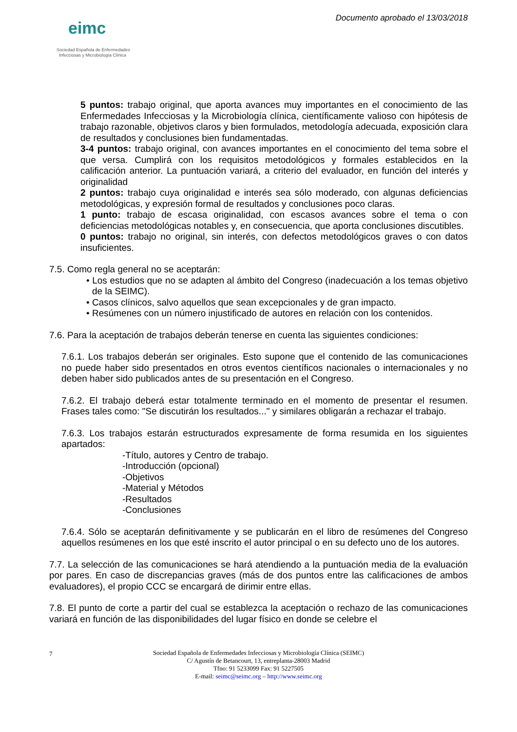eimc
Sociedad Española de Enfermedades
Infecciosas y Microbiología Clínica
Documento aprobado el 13/03/2018
5 puntos: trabajo original, que aporta avances muy importantes en el conocimiento de las Enfermedades Infecciosas y la Microbiología clínica, científicamente valioso con hipótesis de trabajo razonable, objetivos claros y bien formulados, metodología adecuada, exposición clara de resultados y conclusiones bien fundamentadas.
3-4 puntos: trabajo original, con avances importantes en el conocimiento del tema sobre el que versa. Cumplirá con los requisitos metodológicos y formales establecidos en la calificación anterior. La puntuación variará, a criterio del evaluador, en función del interés y originalidad
2 puntos: trabajo cuya originalidad e interés sea sólo moderado, con algunas deficiencias metodológicas, y expresión formal de resultados y conclusiones poco claras.
1 punto: trabajo de escasa originalidad, con escasos avances sobre el tema o con deficiencias metodológicas notables y, en consecuencia, que aporta conclusiones discutibles.
0 puntos: trabajo no original, sin interés, con defectos metodológicos graves o con datos insuficientes.
7.5. Como regla general no se aceptarán:
• Los estudios que no se adapten al ámbito del Congreso (inadecuación a los temas objetivo de la SEIMC).
• Casos clínicos, salvo aquellos que sean excepcionales y de gran impacto.
• Resúmenes con un número injustificado de autores en relación con los contenidos.
7.6. Para la aceptación de trabajos deberán tenerse en cuenta las siguientes condiciones:
7.6.1. Los trabajos deberán ser originales. Esto supone que el contenido de las comunicaciones no puede haber sido presentados en otros eventos científicos nacionales o internacionales y no deben haber sido publicados antes de su presentación en el Congreso.
7.6.2. El trabajo deberá estar totalmente terminado en el momento de presentar el resumen. Frases tales como: "Se discutirán los resultados..." y similares obligarán a rechazar el trabajo.
7.6.3. Los trabajos estarán estructurados expresamente de forma resumida en los siguientes apartados:
-Título, autores y Centro de trabajo.
-Introducción (opcional)
-Objetivos
-Material y Métodos
-Resultados
-Conclusiones
7.6.4. Sólo se aceptarán definitivamente y se publicarán en el libro de resúmenes del Congreso aquellos resúmenes en los que esté inscrito el autor principal o en su defecto uno de los autores.
7.7. La selección de las comunicaciones se hará atendiendo a la puntuación media de la evaluación por pares. En caso de discrepancias graves (más de dos puntos entre las calificaciones de ambos evaluadores), el propio CCC se encargará de dirimir entre ellas.
7.8. El punto de corte a partir del cual se establezca la aceptación o rechazo de las comunicaciones variará en función de las disponibilidades del lugar físico en donde se celebre el
7
Sociedad Española de Enfermedades Infecciosas y Microbiología Clínica (SEIMC)
C/ Agustín de Betancourt, 13, entreplanta-28003 Madrid
Tfno: 91 5233099 Fax: 91 5227505
E-mail: seimc@seimc.org – http://www.seimc.org